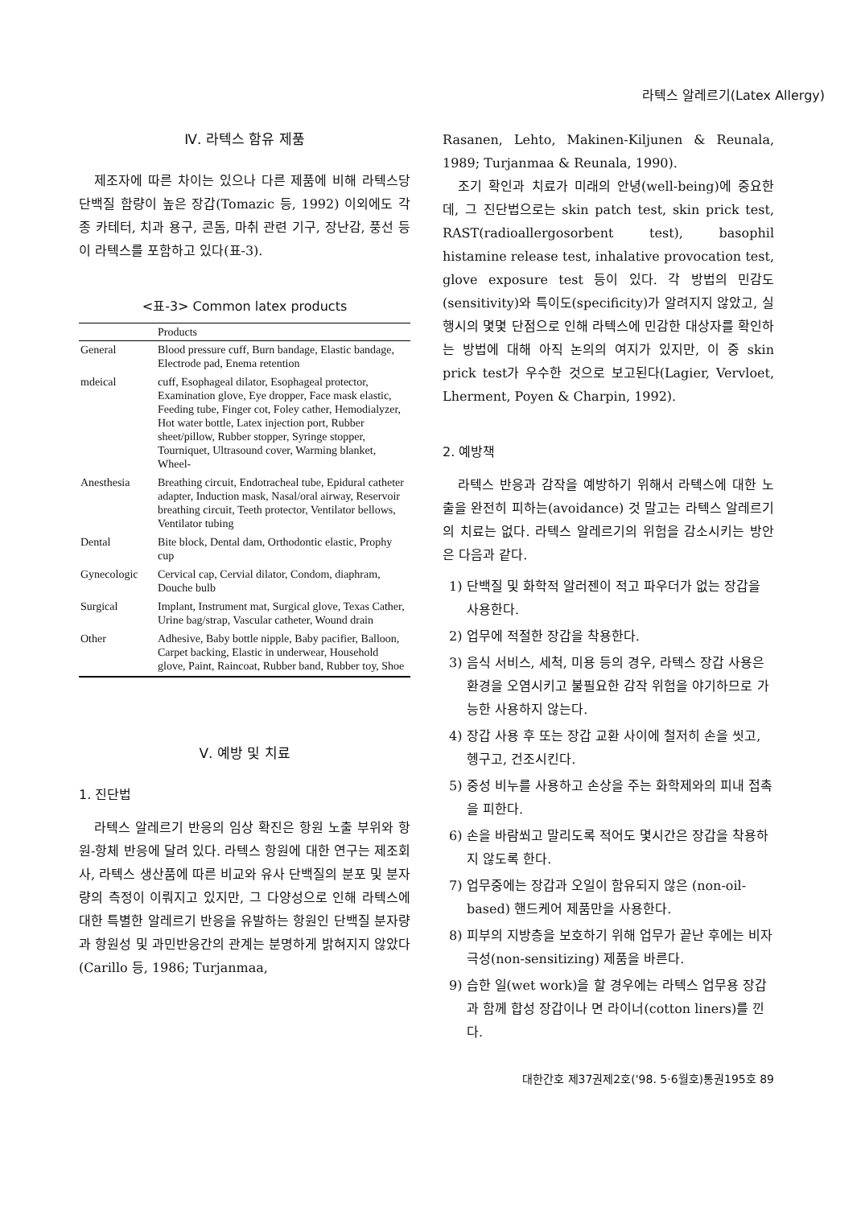라텍스 알레르기(Latex Allergy)
Ⅳ. 라텍스 함유 제품
제조자에 따른 차이는 있으나 다른 제품에 비해 라텍스당 단백질 함량이 높은 장갑(Tomazic 등, 1992) 이외에도 각종 카테터, 치과 용구, 콘돔, 마취 관련 기구, 장난감, 풍선 등이 라텍스를 포함하고 있다(표-3).
<표-3> Common latex products
| | Products |
| --- | --- |
| General | Blood pressure cuff, Burn bandage, Elastic bandage, Electrode pad, Enema retention |
| mdeical | cuff, Esophageal dilator, Esophageal protector, Examination glove, Eye dropper, Face mask elastic, Feeding tube, Finger cot, Foley cather, Hemodialyzer, Hot water bottle, Latex injection port, Rubber sheet/pillow, Rubber stopper, Syringe stopper, Tourniquet, Ultrasound cover, Warming blanket, Wheel- |
| Anesthesia | Breathing circuit, Endotracheal tube, Epidural catheter adapter, Induction mask, Nasal/oral airway, Reservoir breathing circuit, Teeth protector, Ventilator bellows, Ventilator tubing |
| Dental | Bite block, Dental dam, Orthodontic elastic, Prophy cup |
| Gynecologic | Cervical cap, Cervial dilator, Condom, diaphram, Douche bulb |
| Surgical | Implant, Instrument mat, Surgical glove, Texas Cather, Urine bag/strap, Vascular catheter, Wound drain |
| Other | Adhesive, Baby bottle nipple, Baby pacifier, Balloon, Carpet backing, Elastic in underwear, Household glove, Paint, Raincoat, Rubber band, Rubber toy, Shoe |
Ⅴ. 예방 및 치료
1. 진단법
라텍스 알레르기 반응의 임상 확진은 항원 노출 부위와 항원-항체 반응에 달려 있다. 라텍스 항원에 대한 연구는 제조회사, 라텍스 생산품에 따른 비교와 유사 단백질의 분포 및 분자량의 측정이 이뤄지고 있지만, 그 다양성으로 인해 라텍스에 대한 특별한 알레르기 반응을 유발하는 항원인 단백질 분자량과 항원성 및 과민반응간의 관계는 분명하게 밝혀지지 않았다(Carillo 등, 1986; Turjanmaa,
Rasanen, Lehto, Makinen-Kiljunen & Reunala, 1989; Turjanmaa & Reunala, 1990).
조기 확인과 치료가 미래의 안녕(well-being)에 중요한데, 그 진단법으로는 skin patch test, skin prick test, RAST(radioallergosorbent test), basophil histamine release test, inhalative provocation test, glove exposure test 등이 있다. 각 방법의 민감도(sensitivity)와 특이도(specificity)가 알려지지 않았고, 실행시의 몇몇 단점으로 인해 라텍스에 민감한 대상자를 확인하는 방법에 대해 아직 논의의 여지가 있지만, 이 중 skin prick test가 우수한 것으로 보고된다(Lagier, Vervloet, Lherment, Poyen & Charpin, 1992).
2. 예방책
라텍스 반응과 감작을 예방하기 위해서 라텍스에 대한 노출을 완전히 피하는(avoidance) 것 말고는 라텍스 알레르기의 치료는 없다. 라텍스 알레르기의 위험을 감소시키는 방안은 다음과 같다.
1) 단백질 및 화학적 알러젠이 적고 파우더가 없는 장갑을 사용한다.
2) 업무에 적절한 장갑을 착용한다.
3) 음식 서비스, 세척, 미용 등의 경우, 라텍스 장갑 사용은 환경을 오염시키고 불필요한 감작 위험을 야기하므로 가능한 사용하지 않는다.
4) 장갑 사용 후 또는 장갑 교환 사이에 철저히 손을 씻고, 헹구고, 건조시킨다.
5) 중성 비누를 사용하고 손상을 주는 화학제와의 피내 접촉을 피한다.
6) 손을 바람쐬고 말리도록 적어도 몇시간은 장갑을 착용하지 않도록 한다.
7) 업무중에는 장갑과 오일이 함유되지 않은 (non-oil-based) 핸드케어 제품만을 사용한다.
8) 피부의 지방층을 보호하기 위해 업무가 끝난 후에는 비자극성(non-sensitizing) 제품을 바른다.
9) 습한 일(wet work)을 할 경우에는 라텍스 업무용 장갑과 함께 합성 장갑이나 면 라이너(cotton liners)를 낀다.
대한간호 제37권제2호('98. 5·6월호)통권195호 89